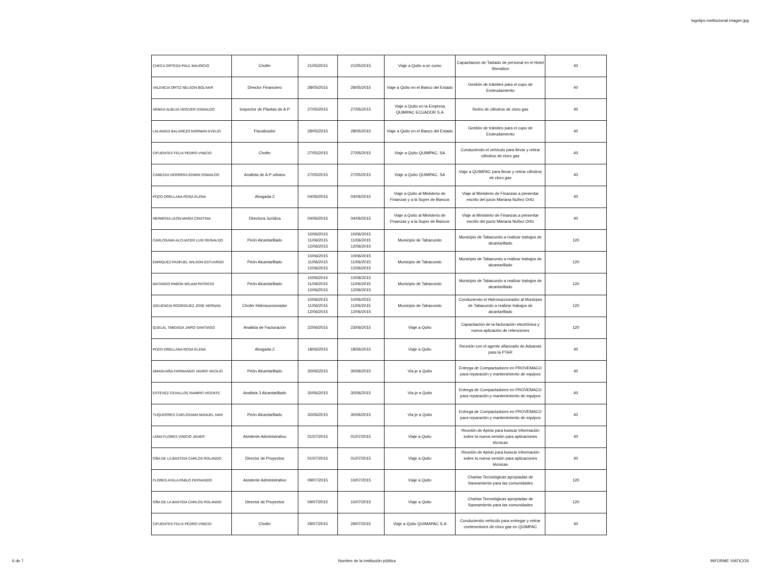logotipo institucional imagen jpg
| CHECA ORTEGA PAUL MAURICIO | Chofer | 21/05/2015 | 21/05/2015 | Viaje a Quito a un curso | Capacitacion de Taslado de personal en el Hotel Sheratton | 40 |
| VALENCIA ORTIZ NELSON BOLIVAR | Director Financiero | 28/05/2015 | 28/05/2015 | Viaje a Quito en el Banco del Estado | Gestión de trámites para el cupo de Endeudamiento | 40 |
| ARMAS ALBUJA HOOVER OSWALDO | Inspector de Plantas de A.P | 27/05/2015 | 27/05/2015 | Viaje a Quito en la Empresa QUIMPAC ECUADOR S.A | Retiro de cilindros de cloro gas | 40 |
| LALANGUI BALAREZO NORMAN EVELIO | Fiscalizador | 28/05/2015 | 28/05/2015 | Viaje a Quito en el Banco del Estado | Gestión de trámites para el cupo de Endeudamiento | 40 |
| CIFUENTES FELIX PEDRO VINICIO | Chofer | 27/05/2015 | 27/05/2015 | Viaje a Quito QUIMPAC. SA | Conduciendo el vehículo para llevar y retirar cilindros de cloro gas | 40 |
| CABEZAS HERRERA EDWIN OSWALDO | Analista de A.P urbano | 27/05/2015 | 27/05/2015 | Viaje a Quito QUIMPAC. SA | Viaje a QUIMPAC para llevar y retirar cilindros de cloro gas | 40 |
| POZO ORELLANA ROSA ELENA | Abogada 2 | 04/06/2015 | 04/06/2015 | Viaje a Quito al Ministerio de Finanzas y a la Super de Bancos | Viaje al Ministerio de Finanzas a presentar escrito del juicio Mariana Nuñez Ortíz | 40 |
| HERMOSA LEON MARIA CRISTINA | Directora Jurídica | 04/06/2015 | 04/06/2015 | Viaje a Quito al Ministerio de Finanzas y a la Super de Bancos | Viaje al Ministerio de Finanzas a presentar escrito del juicio Mariana Nuñez Ortíz | 40 |
| CARLOSAMA ALCUACER LUIS REINALDO | Peón Alcantarillado | 10/06/2015 11/06/2015 12/06/2015 | 10/06/2015 11/06/2015 12/06/2015 | Municipio de Tabacundo | Municipio de Tabacundo a realizar trabajos de alcantarillado | 120 |
| ENRIQUEZ PASPUEL WILSON ESTUARDO | Peón Alcantarillado | 10/06/2015 11/06/2015 12/06/2015 | 10/06/2015 11/06/2015 12/06/2015 | Municipio de Tabacundo | Municipio de Tabacundo a realizar trabajos de alcantarillado | 120 |
| MATANGO PABON WILIAM PATRICIO | Peón Alcantarillado | 10/06/2015 11/06/2015 12/06/2015 | 10/06/2015 11/06/2015 12/06/2015 | Municipio de Tabacundo | Municipio de Tabacundo a realizar trabajos de alcantarillado | 120 |
| SIGUENCIA RODRIGUEZ JOSE HERNAN | Chofer Hidrosuccionador | 10/06/2015 11/06/2015 12/06/2015 | 10/06/2015 11/06/2015 12/06/2015 | Municipio de Tabacundo | Conduciendo el Hidrosuccionador al Municipio de Tabacundo a realizar trabajos de alcantarillado | 120 |
| QUELAL TABOADA JAIRO SANTIAGO | Analista de Facturación | 22/06/2015 | 23/06/2015 | Viaje a Quito | Capacitación de la facturación electrónica y nueva aplicación de retenciones | 120 |
| POZO ORELLANA ROSA ELENA | Abogada 2 | 18/06/2015 | 18/06/2015 | Viaje a Quito | Reunión con el agente afianzado de Aduanas para la PTAR | 40 |
| AMAGUAÑA FARINANGO JAVIER VACILIO | Peón Alcantarillado | 30/06/2015 | 30/06/2015 | Via je a Quito | Entrega de Compactadores en PROVEMACO para reparación y mantenimiento de equipos | 40 |
| ESTEVEZ CEVALLOS RAMIRO VICENTE | Analista 3 Alcantarillado | 30/06/2015 | 30/06/2015 | Via je a Quito | Entrega de Compactadores en PROVEMACO para reparación y mantenimiento de equipos | 40 |
| TUQUERRES CARLOSAMA MANUEL IVAN | Peón Alcantarillado | 30/06/2015 | 30/06/2015 | Via je a Quito | Entrega de Compactadores en PROVEMACO para reparación y mantenimiento de equipos | 40 |
| LEMA FLORES VINICIO JAVIER | Asistente Administrativo | 01/07/2015 | 01/07/2015 | Viaje a Quito | Reunión de Apisis para buiscar información sobre la nueva versión para aplicaciones técnicas | 40 |
| OÑA DE LA BASTIDA CARLOS ROLANDO | Director de Proyectos | 01/07/2015 | 01/07/2015 | Viaje a Quito | Reunión de Apisis para buiscar información sobre la nueva versión para aplicaciones técnicas | 40 |
| FLORES AYALA PABLO FERNANDO | Asistente Administrativo | 09/07/2015 | 10/07/2015 | Viaje a Quito | Charlas Tecnológicas apropiadas de Saneamiento para las comunidades | 120 |
| OÑA DE LA BASTIDA CARLOS ROLANDO | Director de Proyectos | 09/07/2015 | 10/07/2015 | Viaje a Quito | Charlas Tecnológicas apropiadas de Saneamiento para las comunidades | 120 |
| CIFUENTES FELIX PEDRO VINICIO | Chofer | 29/07/2015 | 29/07/2015 | Viaje a Quito QUIMAPAC S.A | Conduciendo vehiculo para entregar y retirar contenedores de cloro gas en QUIMPAC | 40 |
6 de 7 Nombre de la institución pública INFORME VIATICOS